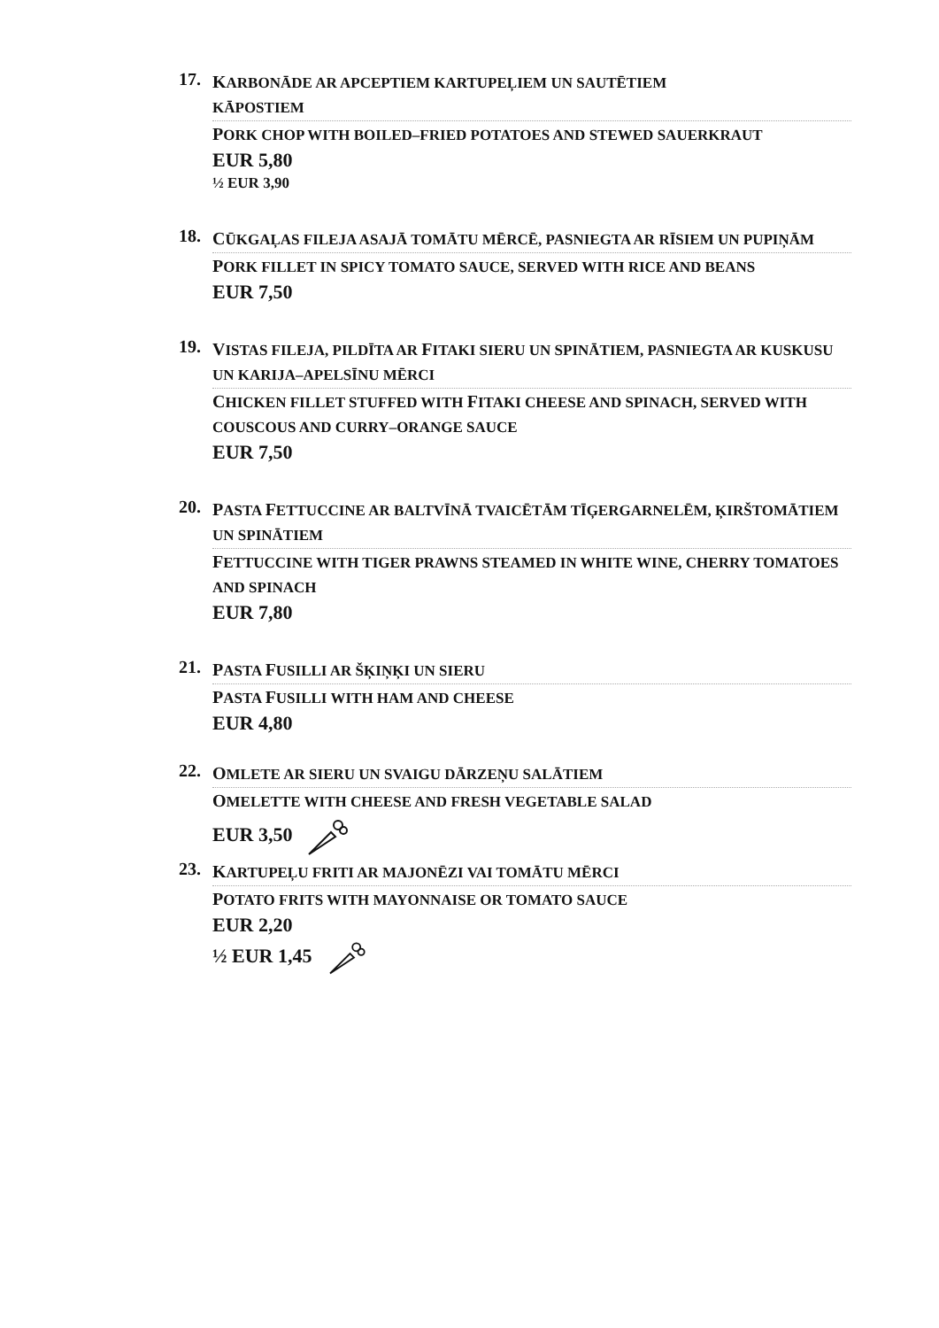17.
KARBONĀDE AR APCEPTIEM KARTUPEĻIEM UN SAUTĒTIEM
KĀPOSTIEM
PORK CHOP WITH BOILED–FRIED POTATOES AND STEWED SAUERKRAUT
EUR 5,80
½ EUR 3,90
18.
CŪKGAĻAS FILEJA ASAJĀ TOMĀTU MĒRCĒ, PASNIEGTA AR RĪSIEM UN PUPIŅĀM
PORK FILLET IN SPICY TOMATO SAUCE, SERVED WITH RICE AND BEANS
EUR 7,50
19.
VISTAS FILEJA, PILDĪTA AR FITAKI SIERU UN SPINĀTIEM, PASNIEGTA AR KUSKUSU UN KARIJA–APELSĪNU MĒRCI
CHICKEN FILLET STUFFED WITH FITAKI CHEESE AND SPINACH, SERVED WITH COUSCOUS AND CURRY–ORANGE SAUCE
EUR 7,50
20.
PASTA FETTUCCINE AR BALTVĪNĀ TVAICĒTĀM TĪĢERGARNELĒM, ĶIRŠTOMĀTIEM UN SPINĀTIEM
FETTUCCINE WITH TIGER PRAWNS STEAMED IN WHITE WINE, CHERRY TOMATOES AND SPINACH
EUR 7,80
21.
PASTA FUSILLI AR ŠĶIŅĶI UN SIERU
PASTA FUSILLI WITH HAM AND CHEESE
EUR 4,80
22.
OMLETE AR SIERU UN SVAIGU DĀRZEŅU SALĀTIEM
OMELETTE WITH CHEESE AND FRESH VEGETABLE SALAD
EUR 3,50
23.
KARTUPEĻU FRITI AR MAJONĒZI VAI TOMĀTU MĒRCI
POTATO FRITS WITH MAYONNAISE OR TOMATO SAUCE
EUR 2,20
½ EUR 1,45